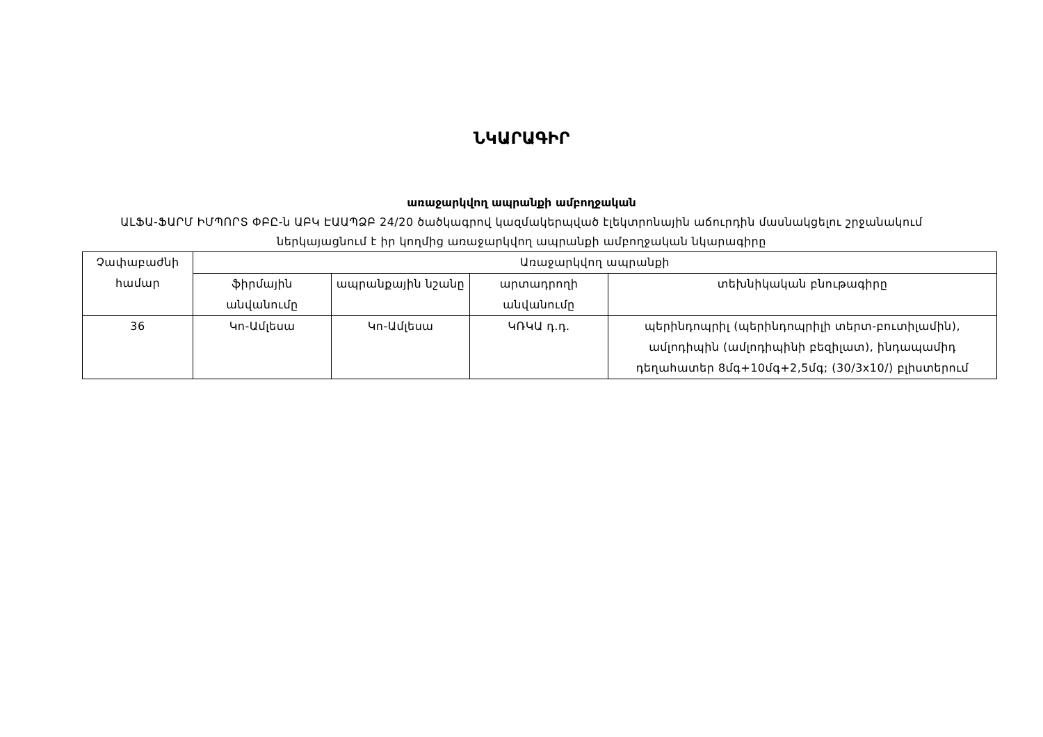ՆԿԱՐԱԳԻՐ
առաջարկվող ապրանքի ամբողջական
ԱԼՖԱ-ՖԱՐՄ ԻՄՊՈՐՏ ՓԲԸ-ն ԱԲԿ ԷԱԱՊՁԲ 24/20 ծածկագրով կազմակերպված էլեկտրոնային աճուրդին մասնակցելու շրջանակում
ներկայացնում է իր կողմից առաջարկվող ապրանքի ամբողջական նկարագիրը
| Չափաբաժնի համար | Առաջարկվող ապրանքի | | | |
| --- | --- | --- | --- | --- |
| | ֆիրմային անվանումը | ապրանքային նշանը | արտադրողի անվանումը | տեխնիկական բնութագիրը |
| 36 | Կո-Ամլեսա | Կո-Ամլեսա | ԿՌԿԱ դ.դ. | պերինդոպրիլ (պերինդոպրիլի տերտ-բուտիլամին), ամլոդիպին (ամլոդիպինի բեզիլատ), ինդապամիդ դեղահատեր 8մգ+10մգ+2,5մգ; (30/3x10/) բլիստերում |